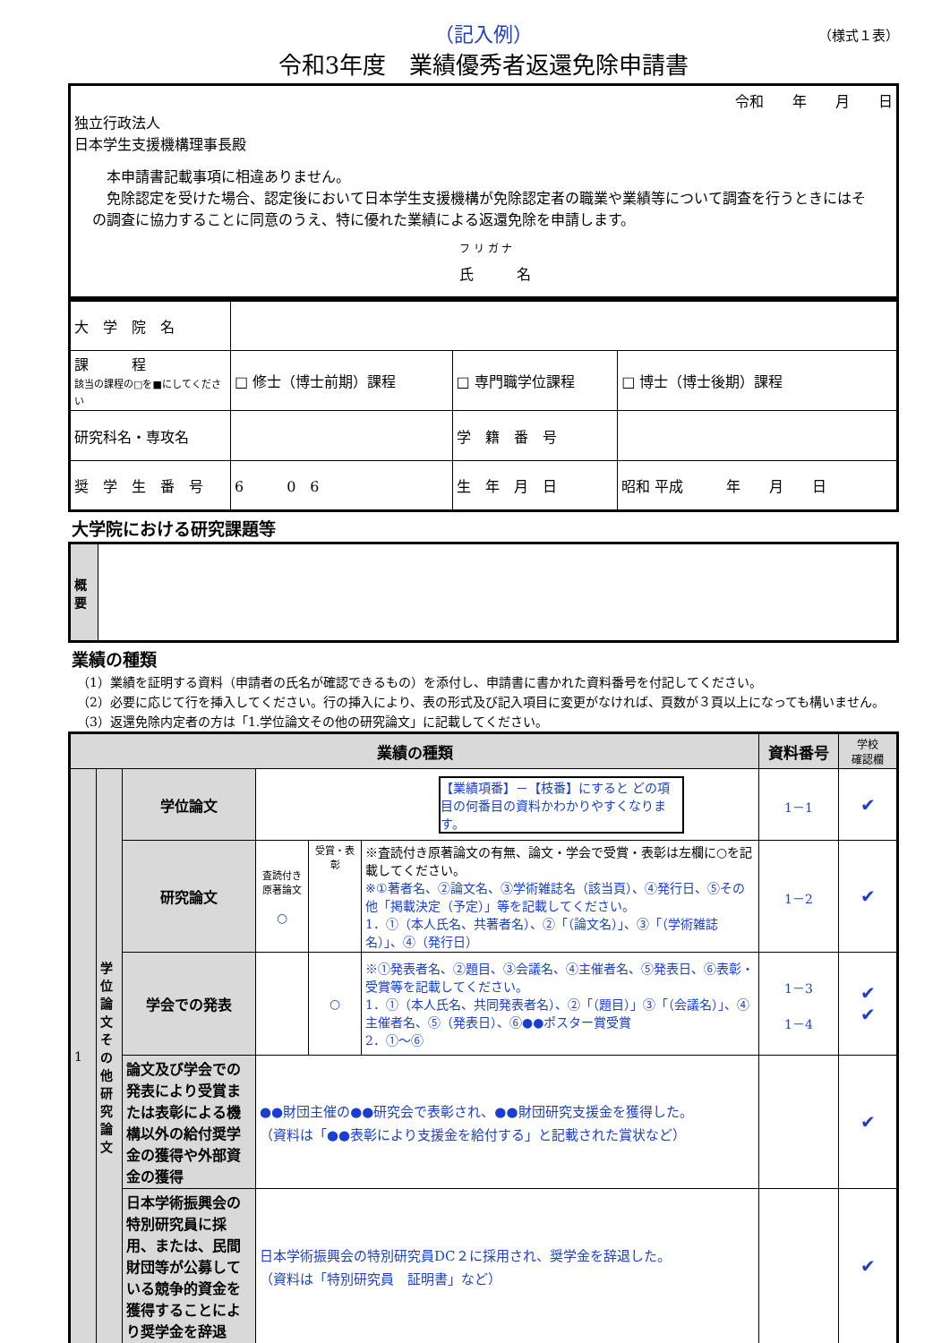（記入例）
（様式１表）
令和3年度　業績優秀者返還免除申請書
| 令和 年 月 日 独立行政法人 日本学生支援機構理事長殿 本申請書記載事項に相違ありません。 免除認定を受けた場合、認定後において日本学生支援機構が免除認定者の職業や業績等について調査を行うときにはその調査に協力することに同意のうえ、特に優れた業績による返還免除を申請します。 フ リ ガ ナ 氏 名 |
| 大 学 院 名 | | | | |
| 課 程 該当の課程の□を■にしてください | □ 修士（博士前期）課程 | □ 専門職学位課程 | | □ 博士（博士後期）課程 |
| 研究科名・専攻名 | | 学 籍 番 号 | | |
| 奨 学 生 番 号 | 6 0 6 | 生 年 月 日 | 昭和 平成 年 月 日 | |
大学院における研究課題等
| 概要 | |
業績の種類
（1）業績を証明する資料（申請者の氏名が確認できるもの）を添付し、申請書に書かれた資料番号を付記してください。
（2）必要に応じて行を挿入してください。行の挿入により、表の形式及び記入項目に変更がなければ、頁数が３頁以上になっても構いません。
（3）返還免除内定者の方は「1.学位論文その他の研究論文」に記載してください。
| 業績の種類 | | | | | | 資料番号 | 学校 確認欄 |
| --- | --- | --- | --- | --- | --- | --- | --- |
| 1 | 学位論文その他研究論文 | 学位論文 | 【業績項番】－【枝番】にすると どの項目の何番目の資料かわかりやすくなります。 | | | 1－1 | ✔ |
| | | 研究論文 | 査読付き原著論文 ○ | 受賞・表彰 | ※査読付き原著論文の有無、論文・学会で受賞・表彰は左欄に○を記載してください。 ※①著者名、②論文名、③学術雑誌名（該当頁）、④発行日、⑤その他「掲載決定（予定）」等を記載してください。 1．①（本人氏名、共著者名）、②「（論文名）」、③「（学術雑誌名）」、④（発行日） | 1－2 | ✔ |
| | | 学会での発表 | | ○ | ※①発表者名、②題目、③会議名、④主催者名、⑤発表日、⑥表彰・受賞等を記載してください。 1．①（本人氏名、共同発表者名）、②「（題目）」③「（会議名）」、④主催者名、⑤（発表日）、⑥●●ポスター賞受賞 2．①～⑥ | 1－3 1－4 | ✔ ✔ |
| | | 論文及び学会での発表により受賞または表彰による機構以外の給付奨学金の獲得や外部資金の獲得 | ●●財団主催の●●研究会で表彰され、●●財団研究支援金を獲得した。 （資料は「●●表彰により支援金を給付する」と記載された賞状など） | | | | ✔ |
| | | 日本学術振興会の特別研究員に採用、または、民間財団等が公募している競争的資金を獲得することにより奨学金を辞退 | 日本学術振興会の特別研究員DC２に採用され、奨学金を辞退した。 （資料は「特別研究員 証明書」など） | | | | ✔ |